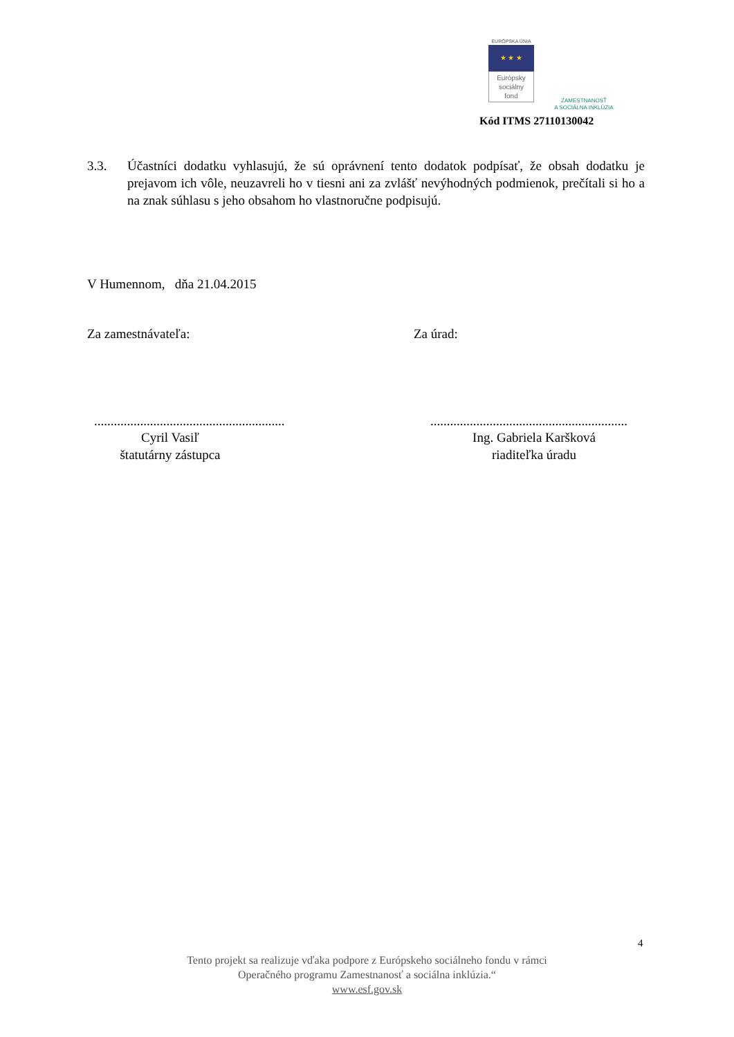EURÓPSKA ÚNIA
★ ★ ★
Európsky
sociálny
fond
ZAMESTNANOSŤ
A SOCIÁLNA INKLÚZIA
Kód ITMS 27110130042
3.3. Účastníci dodatku vyhlasujú, že sú oprávnení tento dodatok podpísať, že obsah dodatku je prejavom ich vôle, neuzavreli ho v tiesni ani za zvlášť nevýhodných podmienok, prečítali si ho a na znak súhlasu s jeho obsahom ho vlastnoručne podpisujú.
V Humennom, dňa 21.04.2015
Za zamestnávateľa: Za úrad:
..........................................................
Cyril Vasiľ
štatutárny zástupca
............................................................
Ing. Gabriela Karšková
riaditeľka úradu
4
Tento projekt sa realizuje vďaka podpore z Európskeho sociálneho fondu v rámci
Operačného programu Zamestnanosť a sociálna inklúzia.“
www.esf.gov.sk